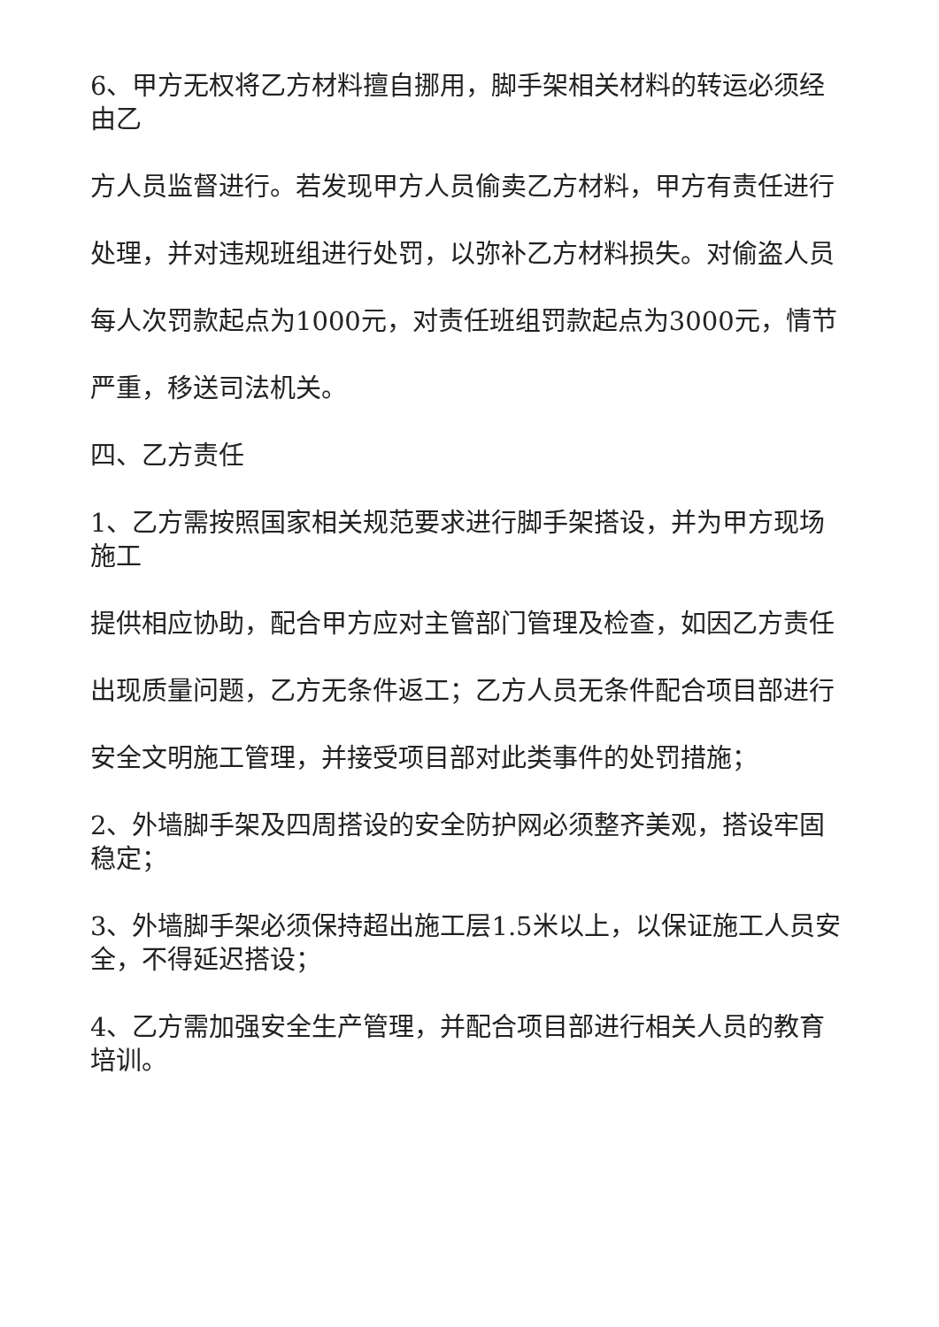6、甲方无权将乙方材料擅自挪用，脚手架相关材料的转运必须经由乙
方人员监督进行。若发现甲方人员偷卖乙方材料，甲方有责任进行
处理，并对违规班组进行处罚，以弥补乙方材料损失。对偷盗人员
每人次罚款起点为1000元，对责任班组罚款起点为3000元，情节
严重，移送司法机关。
四、乙方责任
1、乙方需按照国家相关规范要求进行脚手架搭设，并为甲方现场施工
提供相应协助，配合甲方应对主管部门管理及检查，如因乙方责任
出现质量问题，乙方无条件返工；乙方人员无条件配合项目部进行
安全文明施工管理，并接受项目部对此类事件的处罚措施；
2、外墙脚手架及四周搭设的安全防护网必须整齐美观，搭设牢固稳定；
3、外墙脚手架必须保持超出施工层1.5米以上，以保证施工人员安全，不得延迟搭设；
4、乙方需加强安全生产管理，并配合项目部进行相关人员的教育培训。